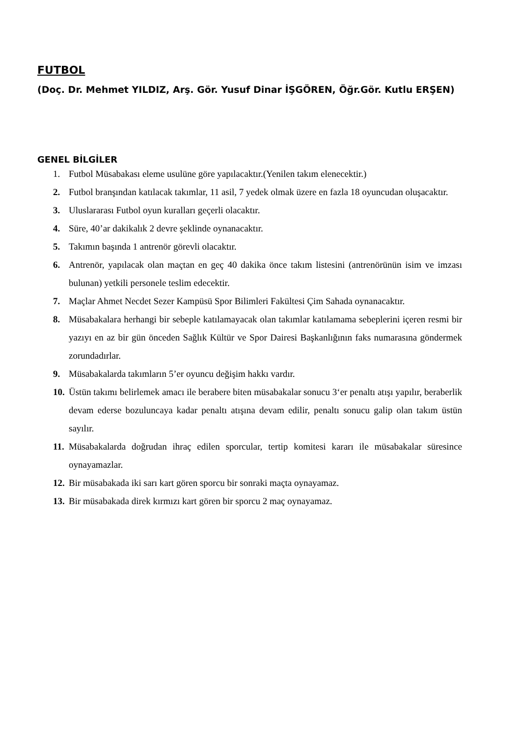FUTBOL
(Doç. Dr. Mehmet YILDIZ, Arş. Gör. Yusuf Dinar İŞGÖREN, Öğr.Gör. Kutlu ERŞEN)
GENEL BİLGİLER
1. Futbol Müsabakası eleme usulüne göre yapılacaktır.(Yenilen takım elenecektir.)
2. Futbol branşından katılacak takımlar, 11 asil, 7 yedek olmak üzere en fazla 18 oyuncudan oluşacaktır.
3. Uluslararası Futbol oyun kuralları geçerli olacaktır.
4. Süre, 40’ar dakikalık 2 devre şeklinde oynanacaktır.
5. Takımın başında 1 antrenör görevli olacaktır.
6. Antrenör, yapılacak olan maçtan en geç 40 dakika önce takım listesini (antrenörünün isim ve imzası bulunan) yetkili personele teslim edecektir.
7. Maçlar Ahmet Necdet Sezer Kampüsü Spor Bilimleri Fakültesi Çim Sahada oynanacaktır.
8. Müsabakalara herhangi bir sebeple katılamayacak olan takımlar katılamama sebeplerini içeren resmi bir yazıyı en az bir gün önceden Sağlık Kültür ve Spor Dairesi Başkanlığının faks numarasına göndermek zorundadırlar.
9. Müsabakalarda takımların 5’er oyuncu değişim hakkı vardır.
10. Üstün takımı belirlemek amacı ile berabere biten müsabakalar sonucu 3‘er penaltı atışı yapılır, beraberlik devam ederse bozuluncaya kadar penaltı atışına devam edilir, penaltı sonucu galip olan takım üstün sayılır.
11. Müsabakalarda doğrudan ihraç edilen sporcular, tertip komitesi kararı ile müsabakalar süresince oynayamazlar.
12. Bir müsabakada iki sarı kart gören sporcu bir sonraki maçta oynayamaz.
13. Bir müsabakada direk kırmızı kart gören bir sporcu 2 maç oynayamaz.